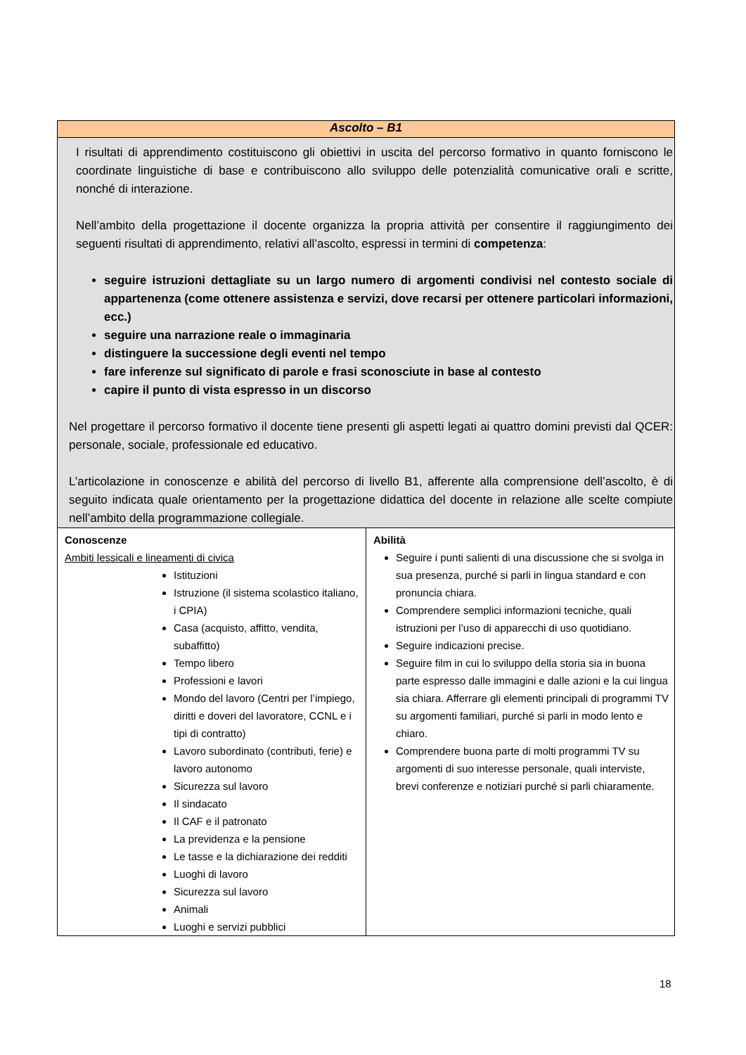| Ascolto – B1 | |
| I risultati di apprendimento costituiscono gli obiettivi in uscita del percorso formativo in quanto forniscono le coordinate linguistiche di base e contribuiscono allo sviluppo delle potenzialità comunicative orali e scritte, nonché di interazione. Nell’ambito della progettazione il docente organizza la propria attività per consentire il raggiungimento dei seguenti risultati di apprendimento, relativi all’ascolto, espressi in termini di competenza : seguire istruzioni dettagliate su un largo numero di argomenti condivisi nel contesto sociale di appartenenza (come ottenere assistenza e servizi, dove recarsi per ottenere particolari informazioni, ecc.) seguire una narrazione reale o immaginaria distinguere la successione degli eventi nel tempo fare inferenze sul significato di parole e frasi sconosciute in base al contesto capire il punto di vista espresso in un discorso Nel progettare il percorso formativo il docente tiene presenti gli aspetti legati ai quattro domini previsti dal QCER: personale, sociale, professionale ed educativo. L’articolazione in conoscenze e abilità del percorso di livello B1, afferente alla comprensione dell’ascolto, è di seguito indicata quale orientamento per la progettazione didattica del docente in relazione alle scelte compiute nell’ambito della programmazione collegiale. | |
| Conoscenze Ambiti lessicali e lineamenti di civica Istituzioni Istruzione (il sistema scolastico italiano, i CPIA) Casa (acquisto, affitto, vendita, subaffitto) Tempo libero Professioni e lavori Mondo del lavoro (Centri per l’impiego, diritti e doveri del lavoratore, CCNL e i tipi di contratto) Lavoro subordinato (contributi, ferie) e lavoro autonomo Sicurezza sul lavoro Il sindacato Il CAF e il patronato La previdenza e la pensione Le tasse e la dichiarazione dei redditi Luoghi di lavoro Sicurezza sul lavoro Animali Luoghi e servizi pubblici | Abilità Seguire i punti salienti di una discussione che si svolga in sua presenza, purché si parli in lingua standard e con pronuncia chiara. Comprendere semplici informazioni tecniche, quali istruzioni per l’uso di apparecchi di uso quotidiano. Seguire indicazioni precise. Seguire film in cui lo sviluppo della storia sia in buona parte espresso dalle immagini e dalle azioni e la cui lingua sia chiara. Afferrare gli elementi principali di programmi TV su argomenti familiari, purché si parli in modo lento e chiaro. Comprendere buona parte di molti programmi TV su argomenti di suo interesse personale, quali interviste, brevi conferenze e notiziari purché si parli chiaramente. |
18